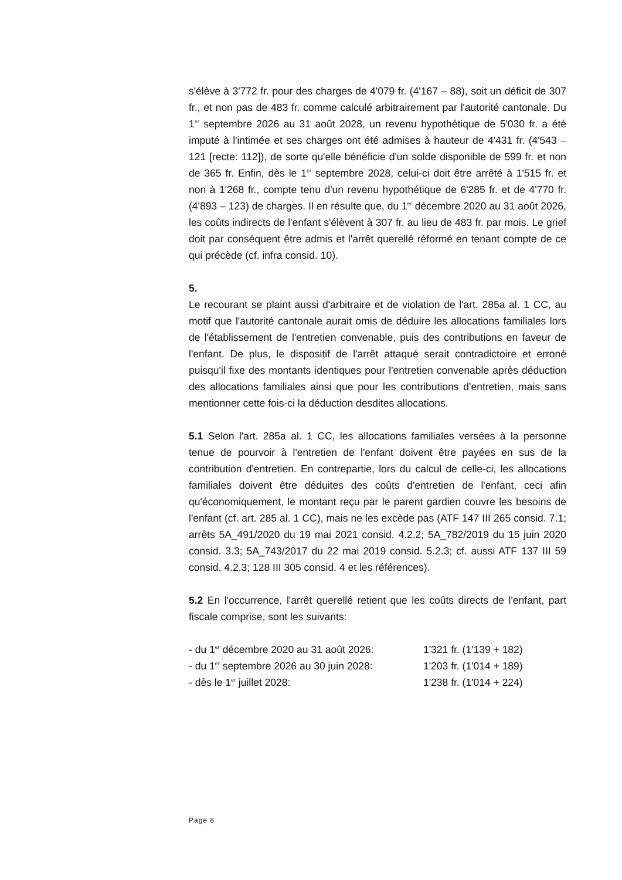s'élève à 3'772 fr. pour des charges de 4'079 fr. (4'167 – 88), soit un déficit de 307 fr., et non pas de 483 fr. comme calculé arbitrairement par l'autorité cantonale. Du 1<sup>er</sup> septembre 2026 au 31 août 2028, un revenu hypothétique de 5'030 fr. a été imputé à l'intimée et ses charges ont été admises à hauteur de 4'431 fr. (4'543 – 121 [recte: 112]), de sorte qu'elle bénéficie d'un solde disponible de 599 fr. et non de 365 fr. Enfin, dès le 1<sup>er</sup> septembre 2028, celui-ci doit être arrêté à 1'515 fr. et non à 1'268 fr., compte tenu d'un revenu hypothétique de 6'285 fr. et de 4'770 fr. (4'893 – 123) de charges. Il en résulte que, du 1<sup>er</sup> décembre 2020 au 31 août 2026, les coûts indirects de l'enfant s'élèvent à 307 fr. au lieu de 483 fr. par mois. Le grief doit par conséquent être admis et l'arrêt querellé réformé en tenant compte de ce qui précède (cf. infra consid. 10).
5.
Le recourant se plaint aussi d'arbitraire et de violation de l'art. 285a al. 1 CC, au motif que l'autorité cantonale aurait omis de déduire les allocations familiales lors de l'établissement de l'entretien convenable, puis des contributions en faveur de l'enfant. De plus, le dispositif de l'arrêt attaqué serait contradictoire et erroné puisqu'il fixe des montants identiques pour l'entretien convenable après déduction des allocations familiales ainsi que pour les contributions d'entretien, mais sans mentionner cette fois-ci la déduction desdites allocations.
5.1 Selon l'art. 285a al. 1 CC, les allocations familiales versées à la personne tenue de pourvoir à l'entretien de l'enfant doivent être payées en sus de la contribution d'entretien. En contrepartie, lors du calcul de celle-ci, les allocations familiales doivent être déduites des coûts d'entretien de l'enfant, ceci afin qu'économiquement, le montant reçu par le parent gardien couvre les besoins de l'enfant (cf. art. 285 al. 1 CC), mais ne les excède pas (ATF 147 III 265 consid. 7.1; arrêts 5A_491/2020 du 19 mai 2021 consid. 4.2.2; 5A_782/2019 du 15 juin 2020 consid. 3.3; 5A_743/2017 du 22 mai 2019 consid. 5.2.3; cf. aussi ATF 137 III 59 consid. 4.2.3; 128 III 305 consid. 4 et les références).
5.2 En l'occurrence, l'arrêt querellé retient que les coûts directs de l'enfant, part fiscale comprise, sont les suivants:
- du 1<sup>er</sup> décembre 2020 au 31 août 2026: 1'321 fr. (1'139 + 182)
- du 1<sup>er</sup> septembre 2026 au 30 juin 2028: 1'203 fr. (1'014 + 189)
- dès le 1<sup>er</sup> juillet 2028: 1'238 fr. (1'014 + 224)
Page 8